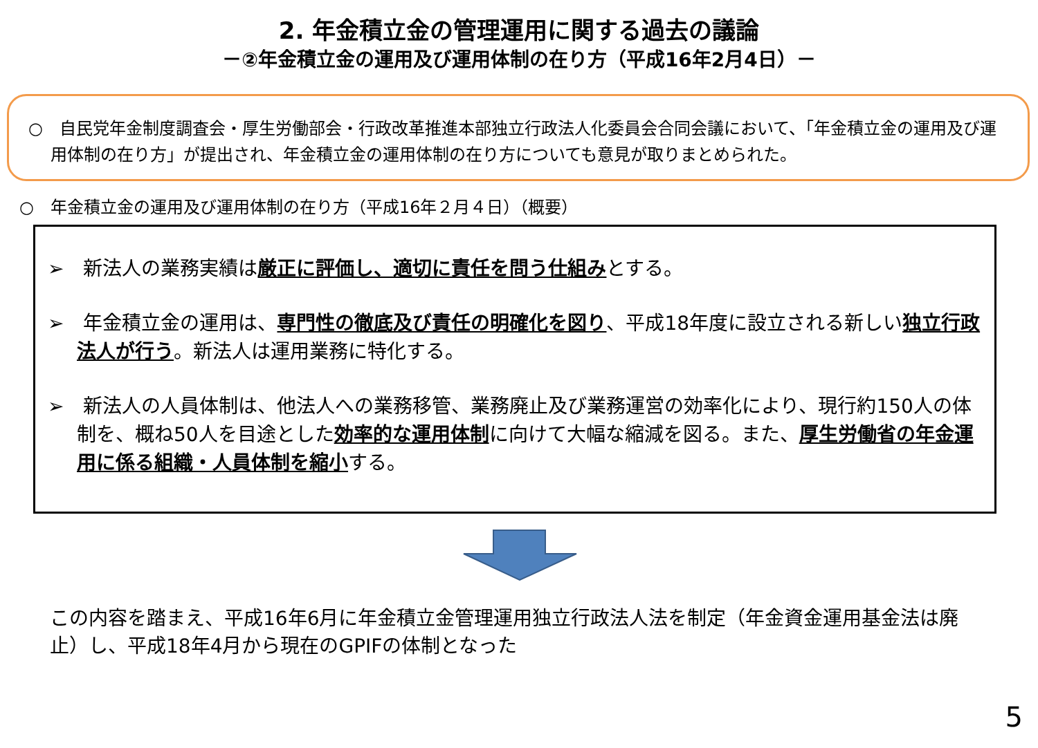2. 年金積立金の管理運用に関する過去の議論
－②年金積立金の運用及び運用体制の在り方（平成16年2月4日）－
○　自民党年金制度調査会・厚生労働部会・行政改革推進本部独立行政法人化委員会合同会議において、「年金積立金の運用及び運用体制の在り方」が提出され、年金積立金の運用体制の在り方についても意見が取りまとめられた。
○　年金積立金の運用及び運用体制の在り方（平成16年２月４日）（概要）
➢　新法人の業務実績は厳正に評価し、適切に責任を問う仕組みとする。
➢　年金積立金の運用は、専門性の徹底及び責任の明確化を図り、平成18年度に設立される新しい独立行政法人が行う。新法人は運用業務に特化する。
➢　新法人の人員体制は、他法人への業務移管、業務廃止及び業務運営の効率化により、現行約150人の体制を、概ね50人を目途とした効率的な運用体制に向けて大幅な縮減を図る。また、厚生労働省の年金運用に係る組織・人員体制を縮小する。
この内容を踏まえ、平成16年6月に年金積立金管理運用独立行政法人法を制定（年金資金運用基金法は廃止）し、平成18年4月から現在のGPIFの体制となった
5